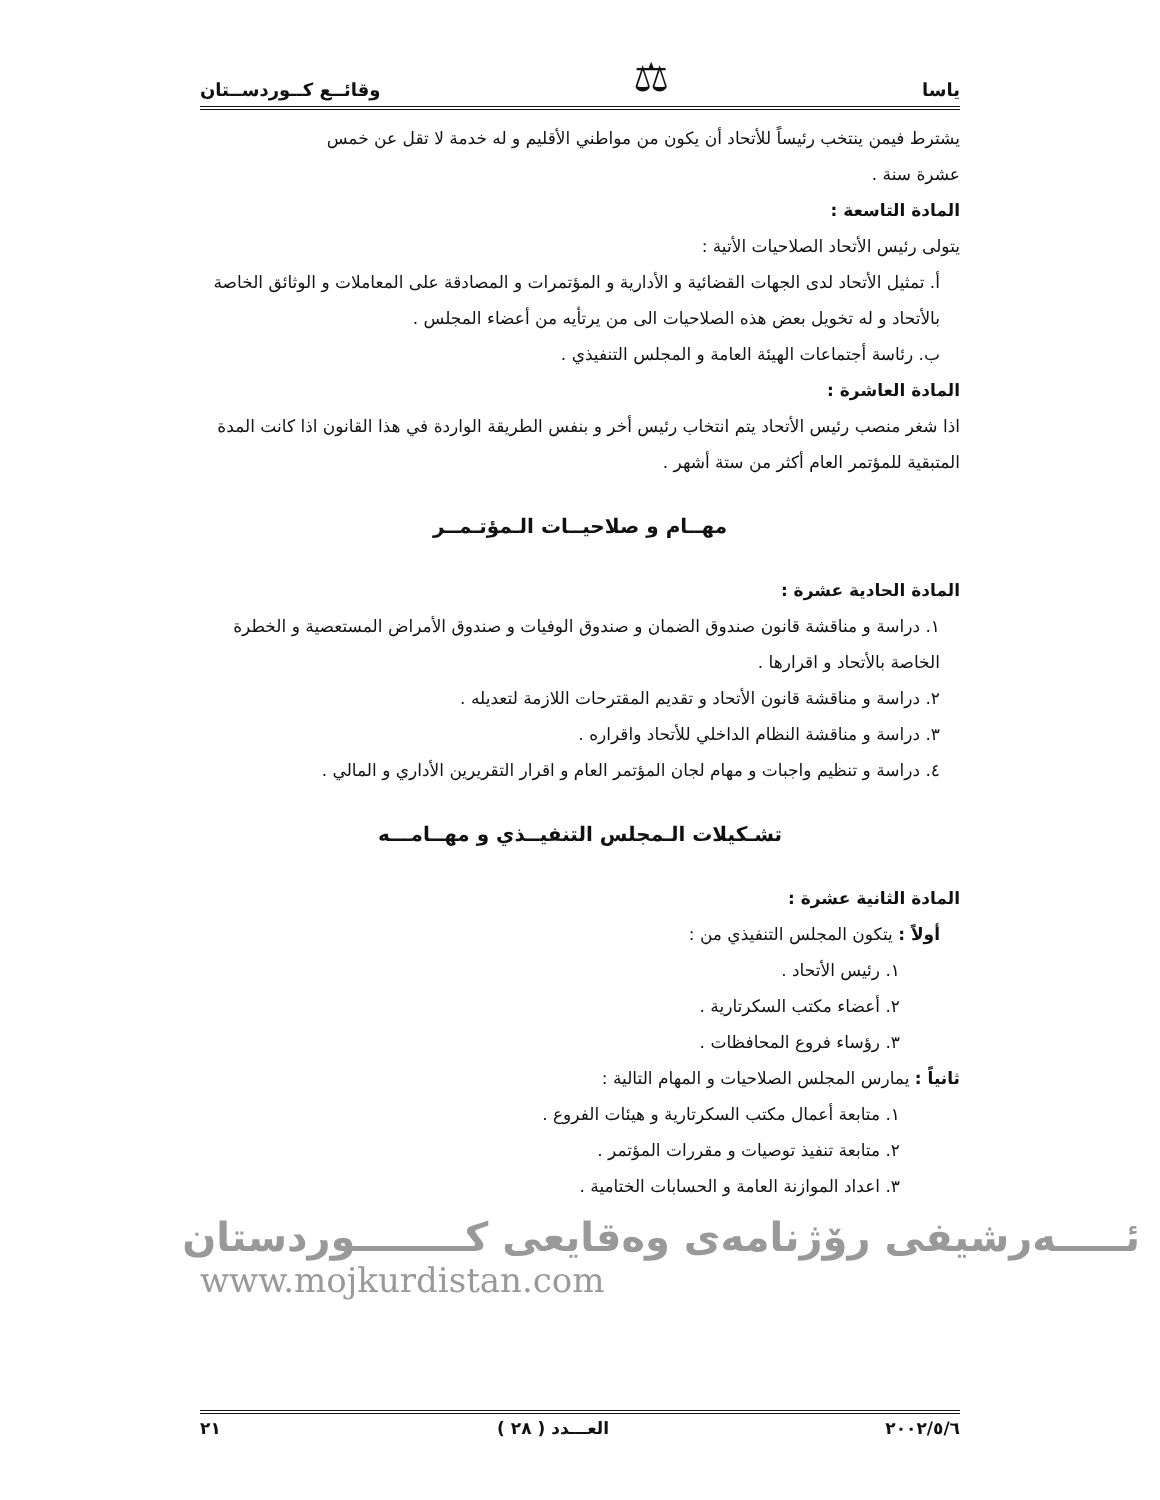ياسا ⚖ وقائــع كــوردســتان
يشترط فيمن ينتخب رئيساً للأتحاد أن يكون من مواطني الأقليم و له خدمة لا تقل عن خمس
عشرة سنة .
المادة التاسعة :
يتولى رئيس الأتحاد الصلاحيات الأتية :
أ. تمثيل الأتحاد لدى الجهات القضائية و الأدارية و المؤتمرات و المصادقة على المعاملات و الوثائق الخاصة بالأتحاد و له تخويل بعض هذه الصلاحيات الى من يرتأيه من أعضاء المجلس .
ب. رئاسة أجتماعات الهيئة العامة و المجلس التنفيذي .
المادة العاشرة :
اذا شغر منصب رئيس الأتحاد يتم انتخاب رئيس أخر و بنفس الطريقة الواردة في هذا القانون اذا كانت المدة المتبقية للمؤتمر العام أكثر من ستة أشهر .
مهــام و صلاحيــات الـمؤتـمــر
المادة الحادية عشرة :
١. دراسة و مناقشة قانون صندوق الضمان و صندوق الوفيات و صندوق الأمراض المستعصية و الخطرة الخاصة بالأتحاد و اقرارها .
٢. دراسة و مناقشة قانون الأتحاد و تقديم المقترحات اللازمة لتعديله .
٣. دراسة و مناقشة النظام الداخلي للأتحاد واقراره .
٤. دراسة و تنظيم واجبات و مهام لجان المؤتمر العام و اقرار التقريرين الأداري و المالي .
تشـكيلات الـمجلس التنفيــذي و مهــامـــه
المادة الثانية عشرة :
أولاً : يتكون المجلس التنفيذي من :
١. رئيس الأتحاد .
٢. أعضاء مكتب السكرتارية .
٣. رؤساء فروع المحافظات .
ثانياً : يمارس المجلس الصلاحيات و المهام التالية :
١. متابعة أعمال مكتب السكرتارية و هيئات الفروع .
٢. متابعة تنفيذ توصيات و مقررات المؤتمر .
٣. اعداد الموازنة العامة و الحسابات الختامية .
ئـــــەرشیفی رۆژنامەی وەقایعی کــــــــوردستان
www.mojkurdistan.com
٢٠٠٢/٥/٦ العـــدد ( ٢٨ ) ٢١